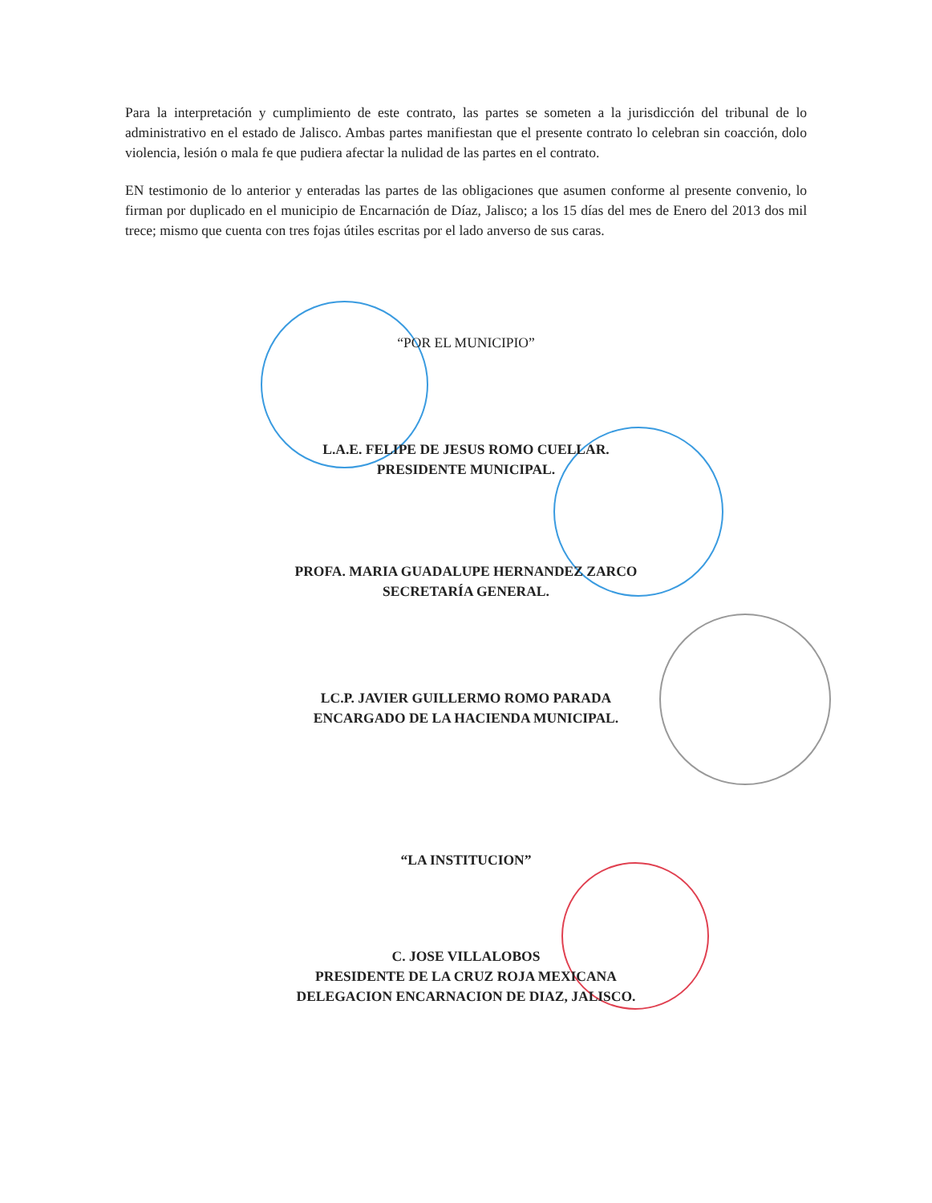Para la interpretación y cumplimiento de este contrato, las partes se someten a la jurisdicción del tribunal de lo administrativo en el estado de Jalisco. Ambas partes manifiestan que el presente contrato lo celebran sin coacción, dolo violencia, lesión o mala fe que pudiera afectar la nulidad de las partes en el contrato.
EN testimonio de lo anterior y enteradas las partes de las obligaciones que asumen conforme al presente convenio, lo firman por duplicado en el municipio de Encarnación de Díaz, Jalisco; a los 15 días del mes de Enero del 2013 dos mil trece; mismo que cuenta con tres fojas útiles escritas por el lado anverso de sus caras.
“POR EL MUNICIPIO”
L.A.E. FELIPE DE JESUS ROMO CUELLAR.
PRESIDENTE MUNICIPAL.
PROFA. MARIA GUADALUPE HERNANDEZ ZARCO
SECRETARÍA GENERAL.
LC.P. JAVIER GUILLERMO ROMO PARADA
ENCARGADO DE LA HACIENDA MUNICIPAL.
“LA INSTITUCION”
C. JOSE VILLALOBOS
PRESIDENTE DE LA CRUZ ROJA MEXICANA
DELEGACION ENCARNACION DE DIAZ, JALISCO.